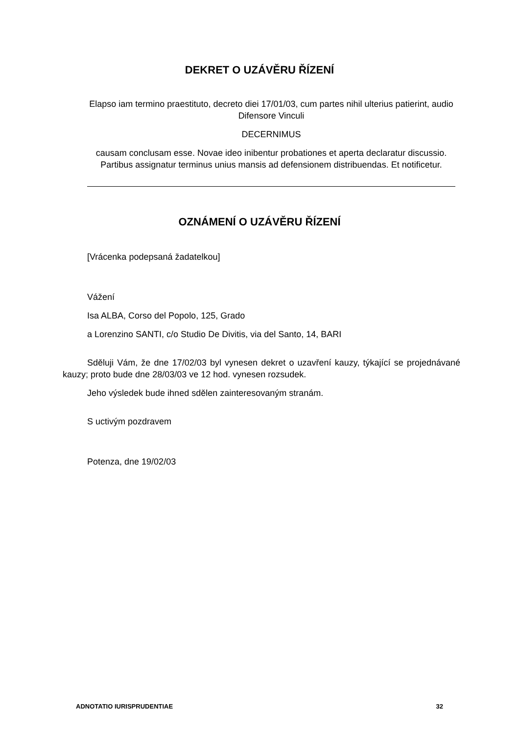DEKRET O UZÁVĚRU ŘÍZENÍ
Elapso iam termino praestituto, decreto diei 17/01/03, cum partes nihil ulterius patierint, audio Difensore Vinculi
DECERNIMUS
causam conclusam esse. Novae ideo inibentur probationes et aperta declaratur discussio. Partibus assignatur terminus unius mansis ad defensionem distribuendas. Et notificetur.
OZNÁMENÍ O UZÁVĚRU ŘÍZENÍ
[Vrácenka podepsaná žadatelkou]
Vážení
Isa ALBA, Corso del Popolo, 125, Grado
a Lorenzino SANTI, c/o Studio De Divitis, via del Santo, 14, BARI
Sděluji Vám, že dne 17/02/03 byl vynesen dekret o uzavření kauzy, týkající se projednávané kauzy; proto bude dne 28/03/03 ve 12 hod. vynesen rozsudek.
Jeho výsledek bude ihned sdělen zainteresovaným stranám.
S uctivým pozdravem
Potenza, dne 19/02/03
ADNOTATIO IURISPRUDENTIAE 32